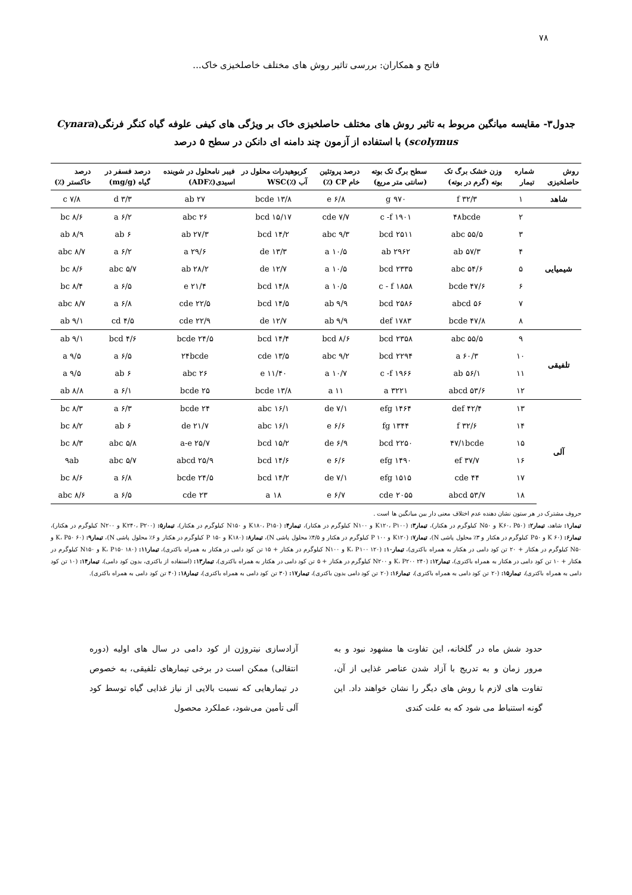۷۸
فاتح و همکاران: بررسی تاثیر روش های مختلف خاصلخیزی خاک...
جدول۳- مقایسه میانگین مربوط به تاثیر روش های مختلف حاصلخیزی خاک بر ویژگی های کیفی علوفه گیاه کنگر فرنگی(Cynara scolymus) با استفاده از آزمون چند دامنه ای دانکن در سطح ۵ درصد
| روش حاصلخیزی | شماره تیمار | وزن خشک برگ تک بوته (گرم در بوته) | سطح برگ تک بوته (سانتی متر مربع) | درصد پروتئین خام CP (٪) | کربوهیدرات محلول در آب (٪)WSC | فیبر نامحلول در شوینده اسیدی(٪ADF) | درصد فسفر در گیاه (mg/g) | درصد خاکستر (٪) |
| --- | --- | --- | --- | --- | --- | --- | --- | --- |
| شاهد | ۱ | ۳۲/۳ f | ۹۷۰ g | ۶/۸ e | ۱۳/۸ bcde | ۲۷ ab | ۳/۳ d | ۷/۸ c |
| شیمیایی | ۲ | ۴۸bcde | ۱۹۰۱ c -f | ۷/۷ cde | ۱۵/۱۷ bcd | ۲۶ abc | ۶/۲ a | ۸/۶ bc |
| | ۳ | ۵۵/۵ abc | ۲۵۱۱ bcd | ۹/۳ abc | ۱۴/۲ bcd | ۲۷/۳ ab | ۶ ab | ۸/۹ ab |
| | ۴ | ۵۷/۳ ab | ۲۹۶۲ ab | ۱۰/۵ a | ۱۳/۳ de | ۲۹/۶ a | ۶/۲ a | ۸/۷ abc |
| | ۵ | ۵۴/۶ abc | ۲۳۳۵ bcd | ۱۰/۵ a | ۱۲/۷ de | ۲۸/۲ ab | ۵/۷ abc | ۸/۶ bc |
| | ۶ | ۴۷/۶ bcde | ۱۸۵۸ c - f | ۱۰/۵ a | ۱۴/۸ bcd | ۲۱/۴ e | ۶/۵ a | ۸/۴ bc |
| | ۷ | ۵۶ abcd | ۲۵۸۶ bcd | ۹/۹ ab | ۱۴/۵ bcd | ۲۲/۵ cde | ۶/۸ a | ۸/۷ abc |
| | ۸ | ۴۷/۸ bcde | ۱۷۸۳ def | ۹/۹ ab | ۱۲/۷ de | ۲۲/۹ cde | ۴/۵ cd | ۹/۱ ab |
| تلفیقی | ۹ | ۵۵/۵ abc | ۲۳۵۸ bcd | ۸/۶ bcd | ۱۴/۴ bcd | ۲۴/۵ bcde | ۴/۶ bcd | ۹/۱ ab |
| | ۱۰ | ۶۰/۳ a | ۲۲۹۴ bcd | ۹/۲ abc | ۱۳/۵ cde | ۲۴bcde | ۶/۵ a | ۹/۵ a |
| | ۱۱ | ۵۶/۱ ab | ۱۹۶۶ c -f | ۱۰/۷ a | ۱۱/۴۰ e | ۲۶ abc | ۶ ab | ۹/۵ a |
| | ۱۲ | ۵۳/۶ abcd | ۳۲۲۱ a | ۱۱ a | ۱۳/۸ bcde | ۲۵ bcde | ۶/۱ a | ۸/۸ ab |
| آلی | ۱۳ | ۴۲/۴ def | ۱۴۶۴ efg | ۷/۱ de | ۱۶/۱ abc | ۲۴ bcde | ۶/۳ a | ۸/۳ bc |
| | ۱۴ | ۳۲/۶ f | ۱۳۴۴ fg | ۶/۶ e | ۱۶/۱ abc | ۲۱/۷ de | ۶ ab | ۸/۲ bc |
| | ۱۵ | ۴۷/۱bcde | ۲۲۵۰ bcd | ۶/۹ de | ۱۵/۲ bcd | ۲۵/۷ a-e | ۵/۸ abc | ۸/۳ bc |
| | ۱۶ | ۳۷/۷ ef | ۱۴۹۰ efg | ۶/۶ e | ۱۴/۶ bcd | ۲۵/۹ abcd | ۵/۷ abc | ۹ab |
| | ۱۷ | ۴۴ cde | ۱۵۱۵ efg | ۷/۱ de | ۱۴/۲ bcd | ۲۴/۵ bcde | ۶/۸ a | ۸/۶ bc |
| | ۱۸ | ۵۳/۷ abcd | ۲۰۵۵ cde | ۶/۷ e | ۱۸ a | ۲۳ cde | ۶/۵ a | ۸/۶ abc |
حروف مشترک در هر ستون نشان دهنده عدم اختلاف معنی دار بین میانگین ها است .
تیمار۱: شاهد، تیمار۲: (K۶۰، P۵۰ و N۵۰ کیلوگرم در هکتار)، تیمار۳: (K۱۲۰، P۱۰۰ و N۱۰۰ کیلوگرم در هکتار)، تیمار۴: (K۱۸۰، P۱۵۰ و N۱۵۰ کیلوگرم در هکتار)، تیمار۵: (K۲۴۰، P۲۰۰ و N۲۰۰ کیلوگرم در هکتار)، تیمار۶: (۶۰ K و P۵۰ کیلوگرم در هکتار و ۳٪ محلول پاشی N)، تیمار۷: (K۱۲۰ و ۱۰۰ P کیلوگرم در هکتار و ۴/۵٪ محلول پاشی N)، تیمار۸: (K۱۸۰ و ۱۵۰ P کیلوگرم در هکتار و ۶٪ محلول پاشی N)، تیمار۹: (۶۰ K، P۵۰ و N۵۰ کیلوگرم در هکتار + ۲۰ تن کود دامی در هکتار به همراه باکتری)، تیمار۱۰: (۱۲۰ K، P۱۰۰ و N۱۰۰ کیلوگرم در هکتار + ۱۵ تن کود دامی در هکتار به همراه باکتری)، تیمار۱۱: (۱۸۰ K، P۱۵۰ و N۱۵۰ کیلوگرم در هکتار + ۱۰ تن کود دامی در هکتار به همراه باکتری)، تیمار۱۲: (۲۴۰ K، P۲۰۰ و N۲۰۰ کیلوگرم در هکتار + ۵ تن کود دامی در هکتار به همراه باکتری)، تیمار۱۳: (استفاده از باکتری، بدون کود دامی)، تیمار۱۴: (۱۰ تن کود دامی به همراه باکتری)، تیمار۱۵: (۲۰ تن کود دامی به همراه باکتری)، تیمار۱۶: (۲۰ تن کود دامی بدون باکتری)، تیمار۱۷: (۳۰ تن کود دامی به همراه باکتری)، تیمار۱۸: (۴۰ تن کود دامی به همراه باکتری).
حدود شش ماه در گلخانه، این تفاوت ها مشهود نبود و به مرور زمان و به تدریج با آزاد شدن عناصر غذایی از آن، تفاوت های لازم با روش های دیگر را نشان خواهند داد. این گونه استنباط می شود که به علت کندی
آزادسازی نیتروژن از کود دامی در سال های اولیه (دوره انتقالی) ممکن است در برخی تیمارهای تلفیقی، به خصوص در تیمارهایی که نسبت بالایی از نیاز غذایی گیاه توسط کود آلی تأمین می‌شود، عملکرد محصول